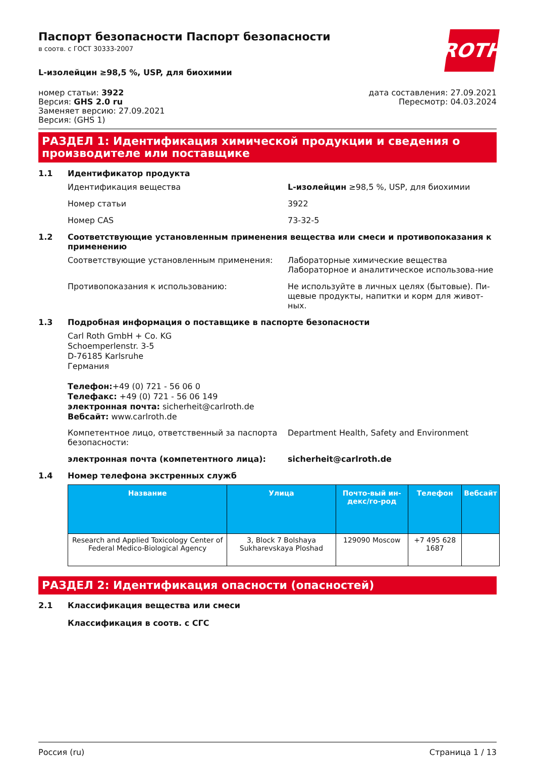ROTH
Паспорт безопасности Паспорт безопасности
в соотв. с ГОСТ 30333-2007
L-изолейцин ≥98,5 %, USP, для биохимии
номер статьи: 3922
Версия: GHS 2.0 ru
Заменяет версию: 27.09.2021
Версия: (GHS 1)
дата составления: 27.09.2021
Пересмотр: 04.03.2024
РАЗДЕЛ 1: Идентификация химической продукции и сведения о производителе или поставщике
1.1 Идентификатор продукта
Идентификация вещества L-изолейцин ≥98,5 %, USP, для биохимии
Номер статьи 3922
Номер CAS 73-32-5
1.2 Соответствующие установленным применения вещества или смеси и противопоказания к применению
Соответствующие установленным применения: Лабораторные химические вещества
Лабораторное и аналитическое использова-ние
Противопоказания к использованию: Не используйте в личных целях (бытовые). Пи-щевые продукты, напитки и корм для живот-ных.
1.3 Подробная информация о поставщике в паспорте безопасности
Carl Roth GmbH + Co. KG
Schoemperlenstr. 3-5
D-76185 Karlsruhe
Германия
Телефон:+49 (0) 721 - 56 06 0
Телефакс: +49 (0) 721 - 56 06 149
электронная почта: sicherheit@carlroth.de
Вебсайт: www.carlroth.de
Компетентное лицо, ответственный за паспорта безопасности:
Department Health, Safety and Environment
электронная почта (компетентного лица): sicherheit@carlroth.de
1.4 Номер телефона экстренных служб
| Название | Улица | Почто-вый ин-декс/го-род | Телефон | Вебсайт |
| --- | --- | --- | --- | --- |
| Research and Applied Toxicology Center of Federal Medico-Biological Agency | 3, Block 7 Bolshaya Sukharevskaya Ploshad | 129090 Moscow | +7 495 628 1687 | |
РАЗДЕЛ 2: Идентификация опасности (опасностей)
2.1 Классификация вещества или смеси
Классификация в соотв. с СГС
Россия (ru) Страница 1 / 13